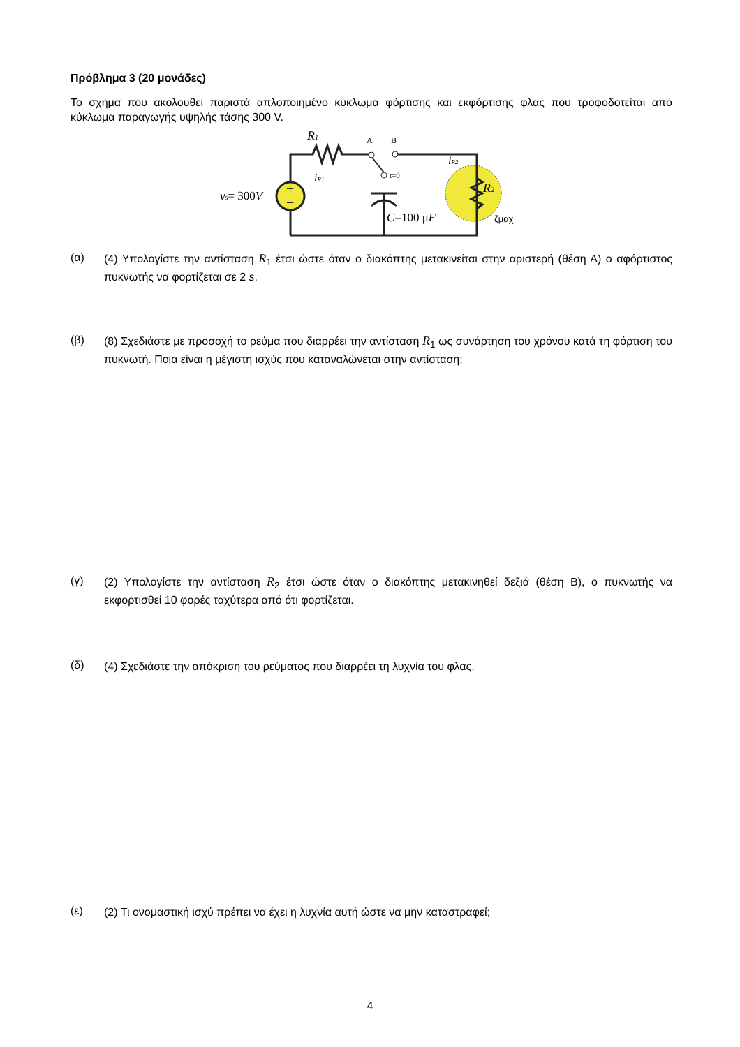Πρόβλημα 3 (20 μονάδες)
Το σχήμα που ακολουθεί παριστά απλοποιημένο κύκλωμα φόρτισης και εκφόρτισης φλας που τροφοδοτείται από κύκλωμα παραγωγής υψηλής τάσης 300 V.
+
−
R1
A
B
t=0
iR1
iR2
R2
vs= 300V
C=100 μF
ζμαχ
(α) (4) Υπολογίστε την αντίσταση R<sub>1</sub> έτσι ώστε όταν ο διακόπτης μετακινείται στην αριστερή (θέση Α) ο αφόρτιστος πυκνωτής να φορτίζεται σε 2 s.
(β) (8) Σχεδιάστε με προσοχή το ρεύμα που διαρρέει την αντίσταση R<sub>1</sub> ως συνάρτηση του χρόνου κατά τη φόρτιση του πυκνωτή. Ποια είναι η μέγιστη ισχύς που καταναλώνεται στην αντίσταση;
(γ) (2) Υπολογίστε την αντίσταση R<sub>2</sub> έτσι ώστε όταν ο διακόπτης μετακινηθεί δεξιά (θέση Β), ο πυκνωτής να εκφορτισθεί 10 φορές ταχύτερα από ότι φορτίζεται.
(δ) (4) Σχεδιάστε την απόκριση του ρεύματος που διαρρέει τη λυχνία του φλας.
(ε) (2) Τι ονομαστική ισχύ πρέπει να έχει η λυχνία αυτή ώστε να μην καταστραφεί;
4